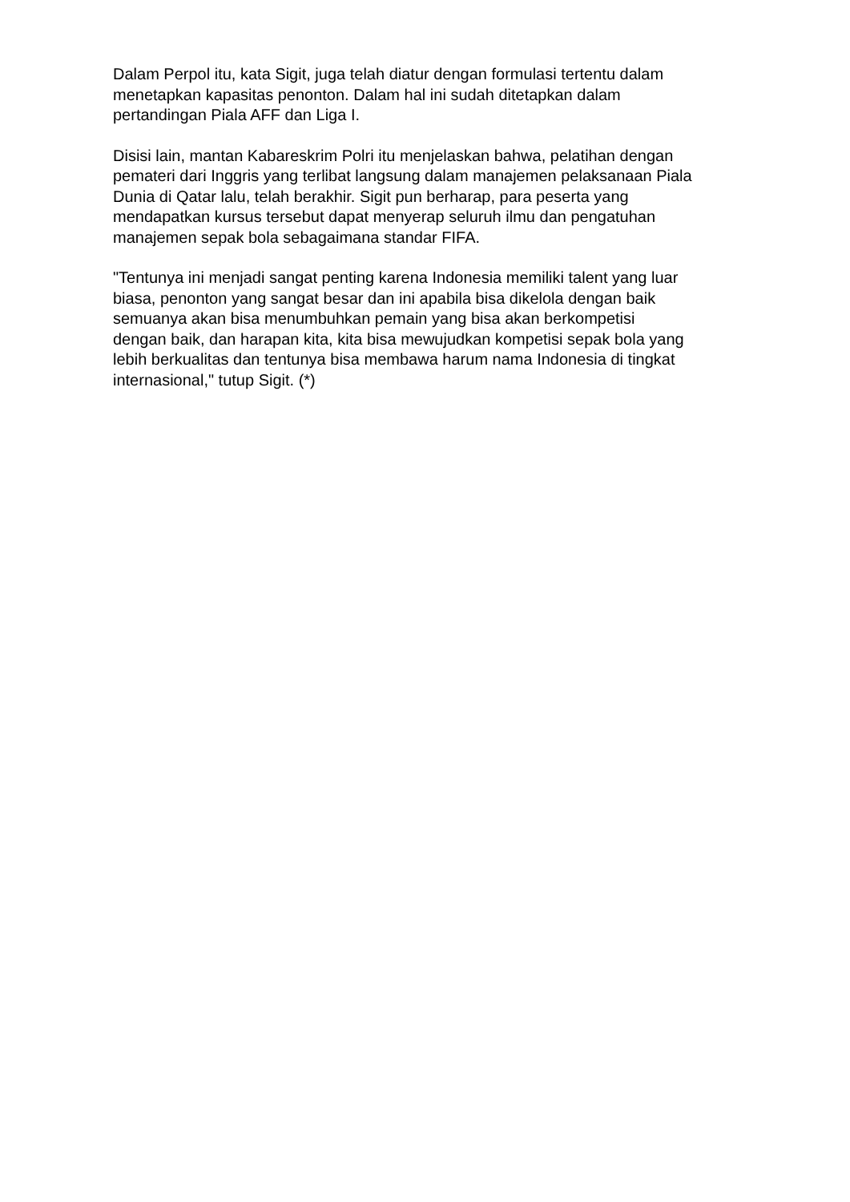Dalam Perpol itu, kata Sigit, juga telah diatur dengan formulasi tertentu dalam
menetapkan kapasitas penonton. Dalam hal ini sudah ditetapkan dalam
pertandingan Piala AFF dan Liga I.
Disisi lain, mantan Kabareskrim Polri itu menjelaskan bahwa, pelatihan dengan
pemateri dari Inggris yang terlibat langsung dalam manajemen pelaksanaan Piala
Dunia di Qatar lalu, telah berakhir. Sigit pun berharap, para peserta yang
mendapatkan kursus tersebut dapat menyerap seluruh ilmu dan pengatuhan
manajemen sepak bola sebagaimana standar FIFA.
"Tentunya ini menjadi sangat penting karena Indonesia memiliki talent yang luar
biasa, penonton yang sangat besar dan ini apabila bisa dikelola dengan baik
semuanya akan bisa menumbuhkan pemain yang bisa akan berkompetisi
dengan baik, dan harapan kita, kita bisa mewujudkan kompetisi sepak bola yang
lebih berkualitas dan tentunya bisa membawa harum nama Indonesia di tingkat
internasional," tutup Sigit. (*)